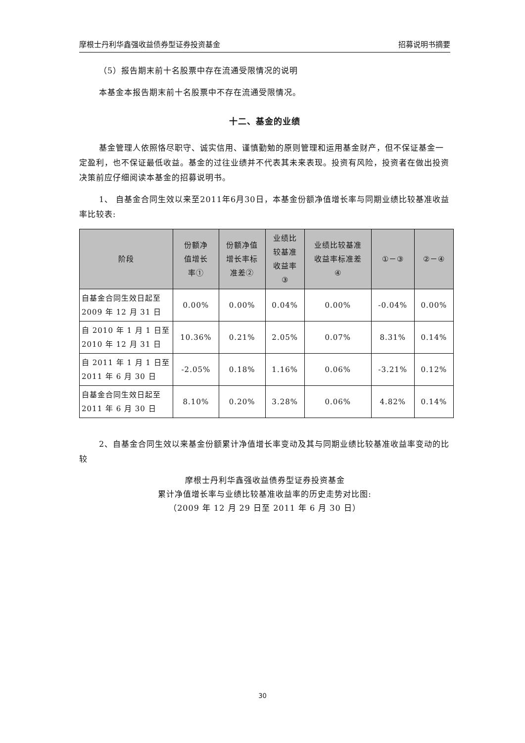摩根士丹利华鑫强收益债券型证券投资基金 招募说明书摘要
（5）报告期末前十名股票中存在流通受限情况的说明
本基金本报告期末前十名股票中不存在流通受限情况。
十二、基金的业绩
基金管理人依照恪尽职守、诚实信用、谨慎勤勉的原则管理和运用基金财产，但不保证基金一定盈利，也不保证最低收益。基金的过往业绩并不代表其未来表现。投资有风险，投资者在做出投资决策前应仔细阅读本基金的招募说明书。
1、 自基金合同生效以来至2011年6月30日，本基金份额净值增长率与同期业绩比较基准收益率比较表:
| 阶段 | 份额净 值增长 率① | 份额净值 增长率标 准差② | 业绩比 较基准 收益率 ③ | 业绩比较基准 收益率标准差 ④ | ①－③ | ②－④ |
| --- | --- | --- | --- | --- | --- | --- |
| 自基金合同生效日起至 2009 年 12 月 31 日 | 0.00% | 0.00% | 0.04% | 0.00% | -0.04% | 0.00% |
| 自 2010 年 1 月 1 日至 2010 年 12 月 31 日 | 10.36% | 0.21% | 2.05% | 0.07% | 8.31% | 0.14% |
| 自 2011 年 1 月 1 日至 2011 年 6 月 30 日 | -2.05% | 0.18% | 1.16% | 0.06% | -3.21% | 0.12% |
| 自基金合同生效日起至 2011 年 6 月 30 日 | 8.10% | 0.20% | 3.28% | 0.06% | 4.82% | 0.14% |
2、自基金合同生效以来基金份额累计净值增长率变动及其与同期业绩比较基准收益率变动的比较
摩根士丹利华鑫强收益债券型证券投资基金
累计净值增长率与业绩比较基准收益率的历史走势对比图:
（2009 年 12 月 29 日至 2011 年 6 月 30 日）
30